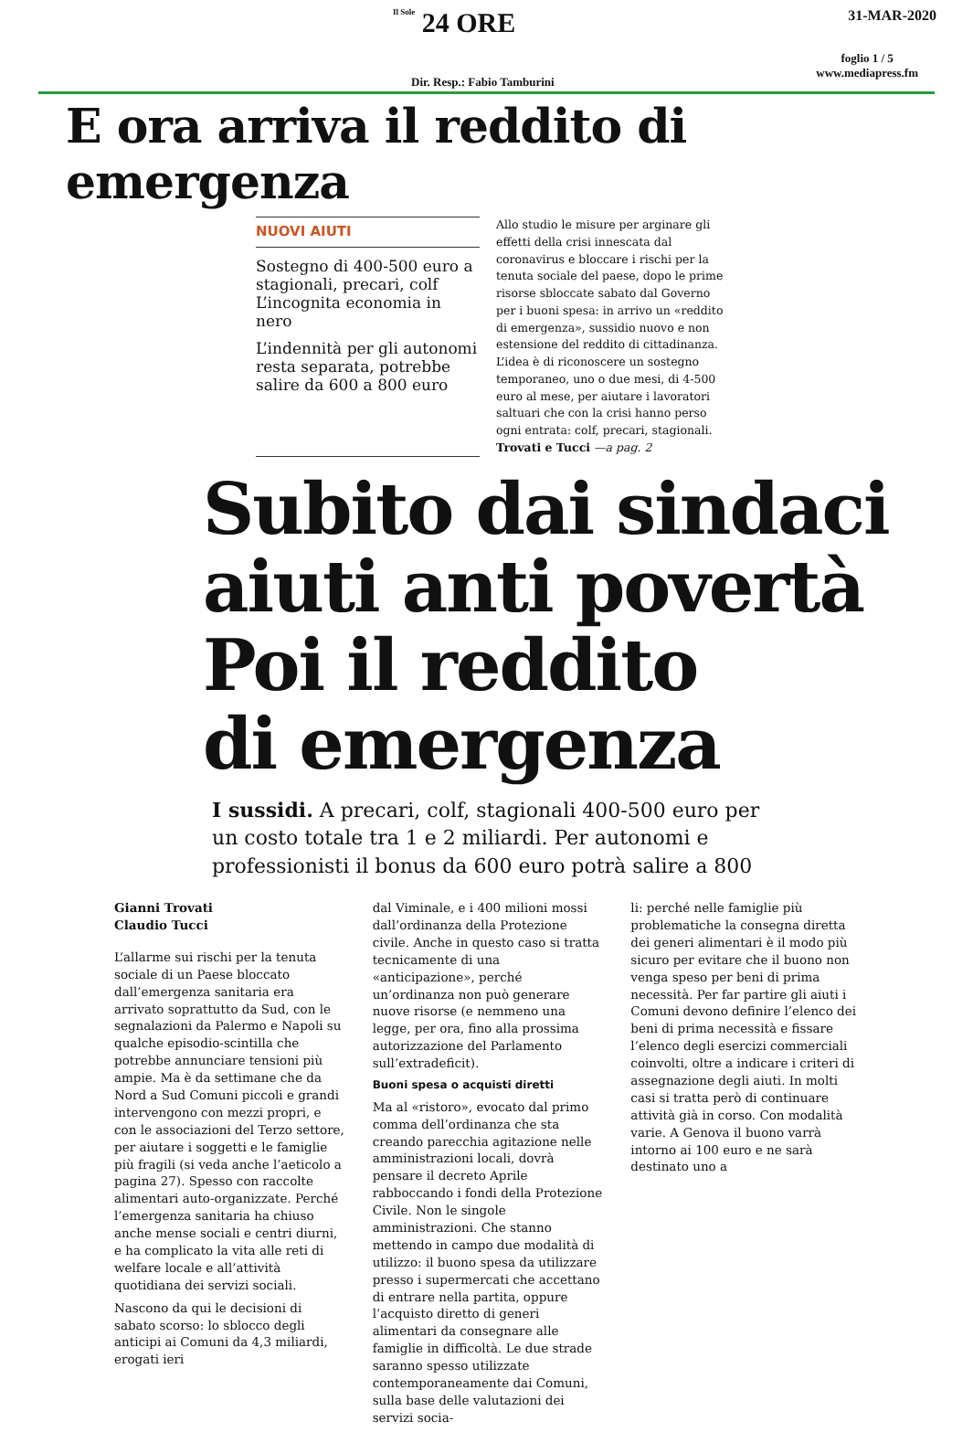Il Sole 24 ORE
31-MAR-2020
Dir. Resp.: Fabio Tamburini
foglio 1 / 5
www.mediapress.fm
E ora arriva il reddito di emergenza
NUOVI AIUTI
Sostegno di 400-500 euro a stagionali, precari, colf L’incognita economia in nero
L’indennità per gli autonomi resta separata, potrebbe salire da 600 a 800 euro
Allo studio le misure per arginare gli effetti della crisi innescata dal coronavirus e bloccare i rischi per la tenuta sociale del paese, dopo le prime risorse sbloccate sabato dal Governo per i buoni spesa: in arrivo un «reddito di emergenza», sussidio nuovo e non estensione del reddito di cittadinanza. L’idea è di riconoscere un sostegno temporaneo, uno o due mesi, di 4-500 euro al mese, per aiutare i lavoratori saltuari che con la crisi hanno perso ogni entrata: colf, precari, stagionali. Trovati e Tucci —a pag. 2
Subito dai sindaci
aiuti anti povertà
Poi il reddito
di emergenza
I sussidi. A precari, colf, stagionali 400-500 euro per un costo totale tra 1 e 2 miliardi. Per autonomi e professionisti il bonus da 600 euro potrà salire a 800
Gianni Trovati
Claudio Tucci
L’allarme sui rischi per la tenuta sociale di un Paese bloccato dall’emergenza sanitaria era arrivato soprattutto da Sud, con le segnalazioni da Palermo e Napoli su qualche episodio-scintilla che potrebbe annunciare tensioni più ampie. Ma è da settimane che da Nord a Sud Comuni piccoli e grandi intervengono con mezzi propri, e con le associazioni del Terzo settore, per aiutare i soggetti e le famiglie più fragili (si veda anche l’aeticolo a pagina 27). Spesso con raccolte alimentari auto-organizzate. Perché l’emergenza sanitaria ha chiuso anche mense sociali e centri diurni, e ha complicato la vita alle reti di welfare locale e all’attività quotidiana dei servizi sociali.
Nascono da qui le decisioni di sabato scorso: lo sblocco degli anticipi ai Comuni da 4,3 miliardi, erogati ieri
dal Viminale, e i 400 milioni mossi dall’ordinanza della Protezione civile. Anche in questo caso si tratta tecnicamente di una «anticipazione», perché un’ordinanza non può generare nuove risorse (e nemmeno una legge, per ora, fino alla prossima autorizzazione del Parlamento sull’extradeficit).
Buoni spesa o acquisti diretti
Ma al «ristoro», evocato dal primo comma dell’ordinanza che sta creando parecchia agitazione nelle amministrazioni locali, dovrà pensare il decreto Aprile rabboccando i fondi della Protezione Civile. Non le singole amministrazioni. Che stanno mettendo in campo due modalità di utilizzo: il buono spesa da utilizzare presso i supermercati che accettano di entrare nella partita, oppure l’acquisto diretto di generi alimentari da consegnare alle famiglie in difficoltà. Le due strade saranno spesso utilizzate contemporaneamente dai Comuni, sulla base delle valutazioni dei servizi socia-
li: perché nelle famiglie più problematiche la consegna diretta dei generi alimentari è il modo più sicuro per evitare che il buono non venga speso per beni di prima necessità. Per far partire gli aiuti i Comuni devono definire l’elenco dei beni di prima necessità e fissare l’elenco degli esercizi commerciali coinvolti, oltre a indicare i criteri di assegnazione degli aiuti. In molti casi si tratta però di continuare attività già in corso. Con modalità varie. A Genova il buono varrà intorno ai 100 euro e ne sarà destinato uno a